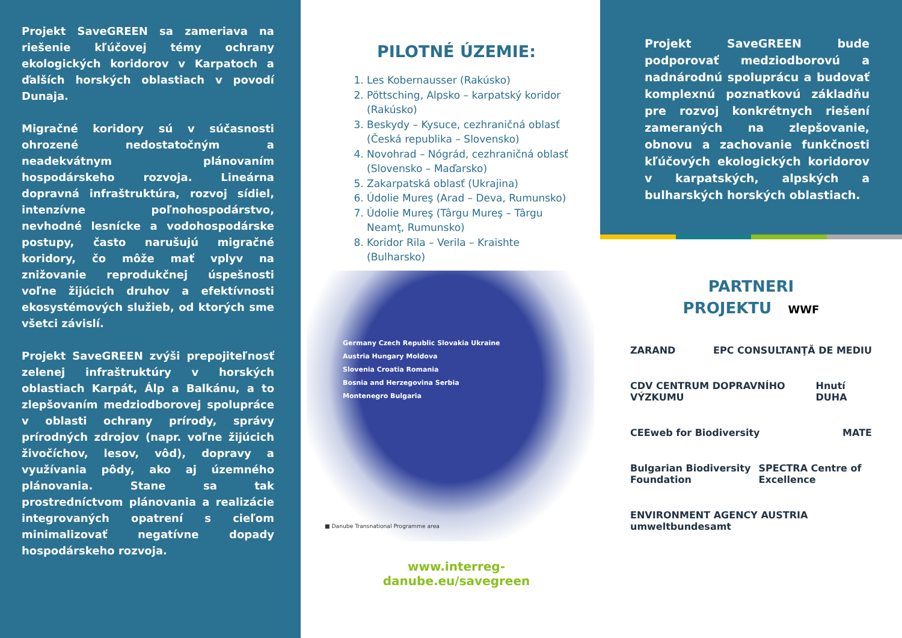Projekt SaveGREEN sa zameriava na riešenie kľúčovej témy ochrany ekologických koridorov v Karpatoch a ďalších horských oblastiach v povodí Dunaja.
Migračné koridory sú v súčasnosti ohrozené nedostatočným a neadekvátnym plánovaním hospodárskeho rozvoja. Lineárna dopravná infraštruktúra, rozvoj sídiel, intenzívne poľnohospodárstvo, nevhodné lesnícke a vodohospodárske postupy, často narušujú migračné koridory, čo môže mať vplyv na znižovanie reprodukčnej úspešnosti voľne žijúcich druhov a efektívnosti ekosystémových služieb, od ktorých sme všetci závislí.
Projekt SaveGREEN zvýši prepojiteľnosť zelenej infraštruktúry v horských oblastiach Karpát, Álp a Balkánu, a to zlepšovaním medziodborovej spolupráce v oblasti ochrany prírody, správy prírodných zdrojov (napr. voľne žijúcich živočíchov, lesov, vôd), dopravy a využívania pôdy, ako aj územného plánovania. Stane sa tak prostredníctvom plánovania a realizácie integrovaných opatrení s cieľom minimalizovať negatívne dopady hospodárskeho rozvoja.
PILOTNÉ ÚZEMIE:
1. Les Kobernausser (Rakúsko)
2. Pöttsching, Alpsko – karpatský koridor (Rakúsko)
3. Beskydy – Kysuce, cezhraničná oblasť (Česká republika – Slovensko)
4. Novohrad – Nógrád, cezhraničná oblasť (Slovensko – Maďarsko)
5. Zakarpatská oblasť (Ukrajina)
6. Údolie Mureş (Arad – Deva, Rumunsko)
7. Údolie Mureş (Târgu Mureş – Târgu Neamţ, Rumunsko)
8. Koridor Rila – Verila – Kraishte (Bulharsko)
Germany Czech Republic Slovakia Ukraine
Austria Hungary Moldova
Slovenia Croatia Romania
Bosnia and Herzegovina Serbia
Montenegro Bulgaria
■ Danube Transnational Programme area
www.interreg-danube.eu/savegreen
Projekt SaveGREEN bude podporovať medziodborovú a nadnárodnú spoluprácu a budovať komplexnú poznatkovú základňu pre rozvoj konkrétnych riešení zameraných na zlepšovanie, obnovu a zachovanie funkčnosti kľúčových ekologických koridorov v karpatských, alpských a bulharských horských oblastiach.
PARTNERI
PROJEKTU WWF
ZARAND EPC CONSULTANŢĂ DE MEDIU
CDV CENTRUM DOPRAVNÍHO VÝZKUMU Hnutí DUHA
CEEweb for Biodiversity MATE
Bulgarian Biodiversity Foundation SPECTRA Centre of Excellence
ENVIRONMENT AGENCY AUSTRIA umweltbundesamt